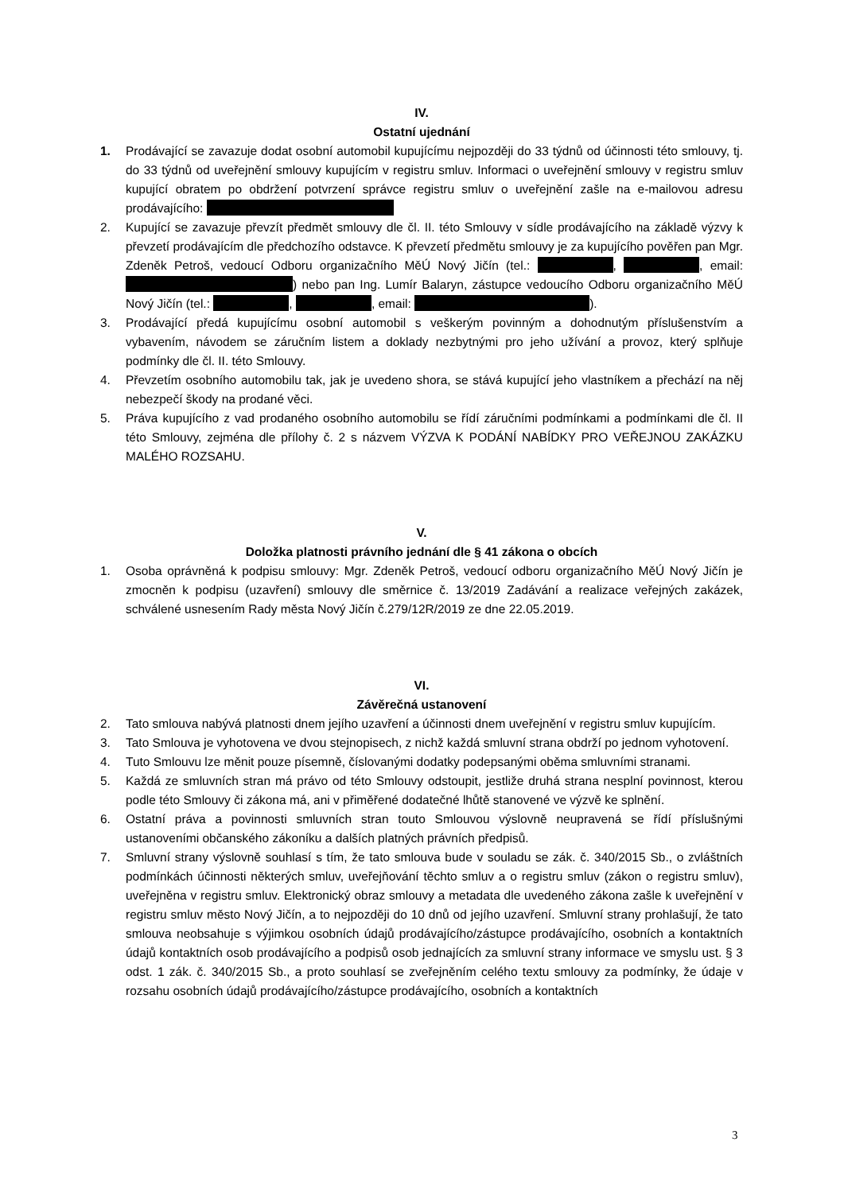IV.
Ostatní ujednání
1. Prodávající se zavazuje dodat osobní automobil kupujícímu nejpozději do 33 týdnů od účinnosti této smlouvy, tj. do 33 týdnů od uveřejnění smlouvy kupujícím v registru smluv. Informaci o uveřejnění smlouvy v registru smluv kupující obratem po obdržení potvrzení správce registru smluv o uveřejnění zašle na e-mailovou adresu prodávajícího:
2. Kupující se zavazuje převzít předmět smlouvy dle čl. II. této Smlouvy v sídle prodávajícího na základě výzvy k převzetí prodávajícím dle předchozího odstavce. K převzetí předmětu smlouvy je za kupujícího pověřen pan Mgr. Zdeněk Petroš, vedoucí Odboru organizačního MěÚ Nový Jičín (tel.: , , email: ) nebo pan Ing. Lumír Balaryn, zástupce vedoucího Odboru organizačního MěÚ Nový Jičín (tel.: , , email: ).
3. Prodávající předá kupujícímu osobní automobil s veškerým povinným a dohodnutým příslušenstvím a vybavením, návodem se záručním listem a doklady nezbytnými pro jeho užívání a provoz, který splňuje podmínky dle čl. II. této Smlouvy.
4. Převzetím osobního automobilu tak, jak je uvedeno shora, se stává kupující jeho vlastníkem a přechází na něj nebezpečí škody na prodané věci.
5. Práva kupujícího z vad prodaného osobního automobilu se řídí záručními podmínkami a podmínkami dle čl. II této Smlouvy, zejména dle přílohy č. 2 s názvem VÝZVA K PODÁNÍ NABÍDKY PRO VEŘEJNOU ZAKÁZKU MALÉHO ROZSAHU.
V.
Doložka platnosti právního jednání dle § 41 zákona o obcích
1. Osoba oprávněná k podpisu smlouvy: Mgr. Zdeněk Petroš, vedoucí odboru organizačního MěÚ Nový Jičín je zmocněn k podpisu (uzavření) smlouvy dle směrnice č. 13/2019 Zadávání a realizace veřejných zakázek, schválené usnesením Rady města Nový Jičín č.279/12R/2019 ze dne 22.05.2019.
VI.
Závěrečná ustanovení
2. Tato smlouva nabývá platnosti dnem jejího uzavření a účinnosti dnem uveřejnění v registru smluv kupujícím.
3. Tato Smlouva je vyhotovena ve dvou stejnopisech, z nichž každá smluvní strana obdrží po jednom vyhotovení.
4. Tuto Smlouvu lze měnit pouze písemně, číslovanými dodatky podepsanými oběma smluvními stranami.
5. Každá ze smluvních stran má právo od této Smlouvy odstoupit, jestliže druhá strana nesplní povinnost, kterou podle této Smlouvy či zákona má, ani v přiměřené dodatečné lhůtě stanovené ve výzvě ke splnění.
6. Ostatní práva a povinnosti smluvních stran touto Smlouvou výslovně neupravená se řídí příslušnými ustanoveními občanského zákoníku a dalších platných právních předpisů.
7. Smluvní strany výslovně souhlasí s tím, že tato smlouva bude v souladu se zák. č. 340/2015 Sb., o zvláštních podmínkách účinnosti některých smluv, uveřejňování těchto smluv a o registru smluv (zákon o registru smluv), uveřejněna v registru smluv. Elektronický obraz smlouvy a metadata dle uvedeného zákona zašle k uveřejnění v registru smluv město Nový Jičín, a to nejpozději do 10 dnů od jejího uzavření. Smluvní strany prohlašují, že tato smlouva neobsahuje s výjimkou osobních údajů prodávajícího/zástupce prodávajícího, osobních a kontaktních údajů kontaktních osob prodávajícího a podpisů osob jednajících za smluvní strany informace ve smyslu ust. § 3 odst. 1 zák. č. 340/2015 Sb., a proto souhlasí se zveřejněním celého textu smlouvy za podmínky, že údaje v rozsahu osobních údajů prodávajícího/zástupce prodávajícího, osobních a kontaktních
3